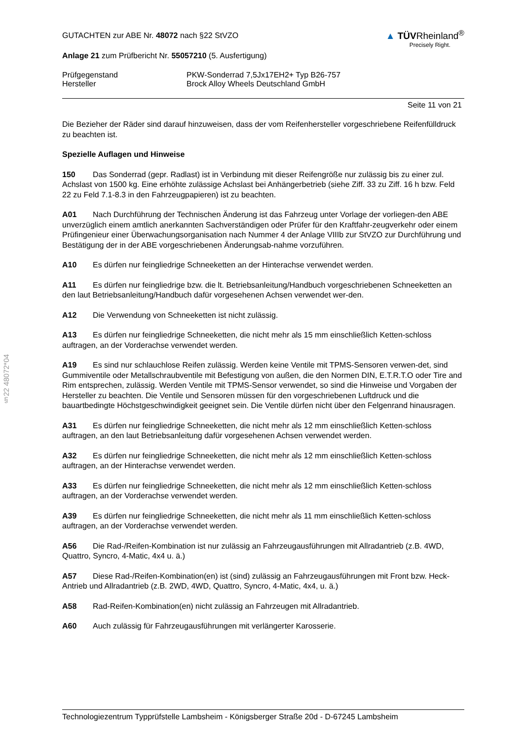§22 48072*04
GUTACHTEN zur ABE Nr. 48072 nach §22 StVZO
Anlage 21 zum Prüfbericht Nr. 55057210 (5. Ausfertigung)
▲ TÜVRheinland<sup>®</sup>
Precisely Right.
Prüfgegenstand PKW-Sonderrad 7,5Jx17EH2+ Typ B26-757
Hersteller Brock Alloy Wheels Deutschland GmbH
Seite 11 von 21
Die Bezieher der Räder sind darauf hinzuweisen, dass der vom Reifenhersteller vorgeschriebene Reifenfülldruck zu beachten ist.
Spezielle Auflagen und Hinweise
150 Das Sonderrad (gepr. Radlast) ist in Verbindung mit dieser Reifengröße nur zulässig bis zu einer zul. Achslast von 1500 kg. Eine erhöhte zulässige Achslast bei Anhängerbetrieb (siehe Ziff. 33 zu Ziff. 16 h bzw. Feld 22 zu Feld 7.1-8.3 in den Fahrzeugpapieren) ist zu beachten.
A01 Nach Durchführung der Technischen Änderung ist das Fahrzeug unter Vorlage der vorliegen-den ABE unverzüglich einem amtlich anerkannten Sachverständigen oder Prüfer für den Kraftfahr-zeugverkehr oder einem Prüfingenieur einer Überwachungsorganisation nach Nummer 4 der Anlage VIIIb zur StVZO zur Durchführung und Bestätigung der in der ABE vorgeschriebenen Änderungsab-nahme vorzuführen.
A10 Es dürfen nur feingliedrige Schneeketten an der Hinterachse verwendet werden.
A11 Es dürfen nur feingliedrige bzw. die lt. Betriebsanleitung/Handbuch vorgeschriebenen Schneeketten an den laut Betriebsanleitung/Handbuch dafür vorgesehenen Achsen verwendet wer-den.
A12 Die Verwendung von Schneeketten ist nicht zulässig.
A13 Es dürfen nur feingliedrige Schneeketten, die nicht mehr als 15 mm einschließlich Ketten-schloss auftragen, an der Vorderachse verwendet werden.
A19 Es sind nur schlauchlose Reifen zulässig. Werden keine Ventile mit TPMS-Sensoren verwen-det, sind Gummiventile oder Metallschraubventile mit Befestigung von außen, die den Normen DIN, E.T.R.T.O oder Tire and Rim entsprechen, zulässig. Werden Ventile mit TPMS-Sensor verwendet, so sind die Hinweise und Vorgaben der Hersteller zu beachten. Die Ventile und Sensoren müssen für den vorgeschriebenen Luftdruck und die bauartbedingte Höchstgeschwindigkeit geeignet sein. Die Ventile dürfen nicht über den Felgenrand hinausragen.
A31 Es dürfen nur feingliedrige Schneeketten, die nicht mehr als 12 mm einschließlich Ketten-schloss auftragen, an den laut Betriebsanleitung dafür vorgesehenen Achsen verwendet werden.
A32 Es dürfen nur feingliedrige Schneeketten, die nicht mehr als 12 mm einschließlich Ketten-schloss auftragen, an der Hinterachse verwendet werden.
A33 Es dürfen nur feingliedrige Schneeketten, die nicht mehr als 12 mm einschließlich Ketten-schloss auftragen, an der Vorderachse verwendet werden.
A39 Es dürfen nur feingliedrige Schneeketten, die nicht mehr als 11 mm einschließlich Ketten-schloss auftragen, an der Vorderachse verwendet werden.
A56 Die Rad-/Reifen-Kombination ist nur zulässig an Fahrzeugausführungen mit Allradantrieb (z.B. 4WD, Quattro, Syncro, 4-Matic, 4x4 u. ä.)
A57 Diese Rad-/Reifen-Kombination(en) ist (sind) zulässig an Fahrzeugausführungen mit Front bzw. Heck-Antrieb und Allradantrieb (z.B. 2WD, 4WD, Quattro, Syncro, 4-Matic, 4x4, u. ä.)
A58 Rad-Reifen-Kombination(en) nicht zulässig an Fahrzeugen mit Allradantrieb.
A60 Auch zulässig für Fahrzeugausführungen mit verlängerter Karosserie.
Technologiezentrum Typprüfstelle Lambsheim - Königsberger Straße 20d - D-67245 Lambsheim